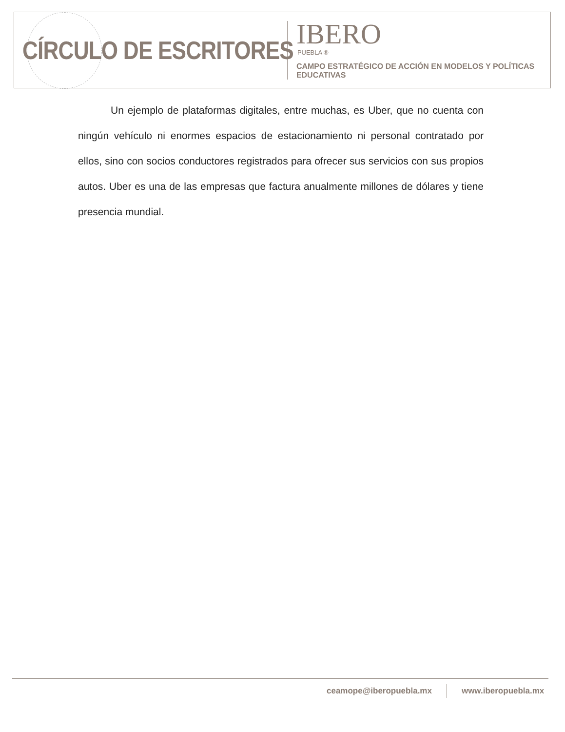CÍRCULO DE ESCRITORES
IBERO
PUEBLA ®
CAMPO ESTRATÉGICO DE ACCIÓN EN MODELOS Y POLÍTICAS EDUCATIVAS
Un ejemplo de plataformas digitales, entre muchas, es Uber, que no cuenta con ningún vehículo ni enormes espacios de estacionamiento ni personal contratado por ellos, sino con socios conductores registrados para ofrecer sus servicios con sus propios autos. Uber es una de las empresas que factura anualmente millones de dólares y tiene presencia mundial.
ceamope@iberopuebla.mx www.iberopuebla.mx